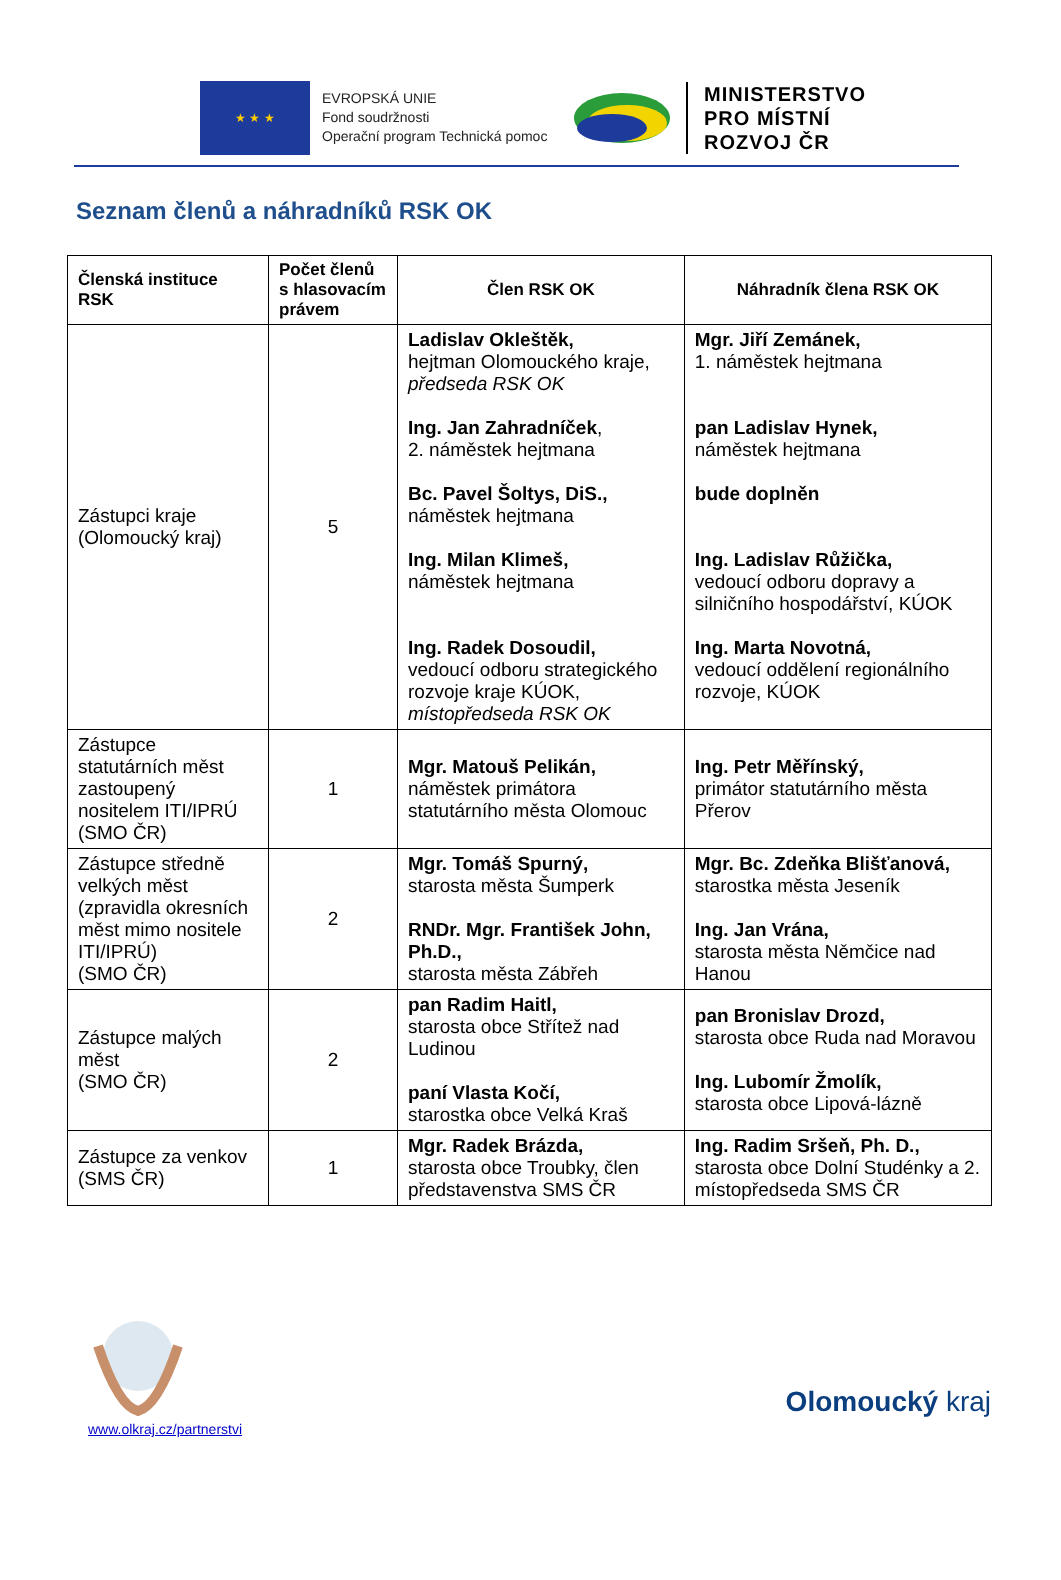★ ★ ★
EVROPSKÁ UNIE
Fond soudržnosti
Operační program Technická pomoc
MINISTERSTVO
PRO MÍSTNÍ
ROZVOJ ČR
Seznam členů a náhradníků RSK OK
| Členská instituce RSK | Počet členů s hlasovacím právem | Člen RSK OK | Náhradník člena RSK OK |
| --- | --- | --- | --- |
| Zástupci kraje (Olomoucký kraj) | 5 | Ladislav Okleštěk, hejtman Olomouckého kraje, předseda RSK OK Ing. Jan Zahradníček , 2. náměstek hejtmana Bc. Pavel Šoltys, DiS., náměstek hejtmana Ing. Milan Klimeš, náměstek hejtmana Ing. Radek Dosoudil, vedoucí odboru strategického rozvoje kraje KÚOK, místopředseda RSK OK | Mgr. Jiří Zemánek, 1. náměstek hejtmana pan Ladislav Hynek, náměstek hejtmana bude doplněn Ing. Ladislav Růžička, vedoucí odboru dopravy a silničního hospodářství, KÚOK Ing. Marta Novotná, vedoucí oddělení regionálního rozvoje, KÚOK |
| Zástupce statutárních měst zastoupený nositelem ITI/IPRÚ (SMO ČR) | 1 | Mgr. Matouš Pelikán, náměstek primátora statutárního města Olomouc | Ing. Petr Měřínský, primátor statutárního města Přerov |
| Zástupce středně velkých měst (zpravidla okresních měst mimo nositele ITI/IPRÚ) (SMO ČR) | 2 | Mgr. Tomáš Spurný, starosta města Šumperk RNDr. Mgr. František John, Ph.D., starosta města Zábřeh | Mgr. Bc. Zdeňka Blišťanová, starostka města Jeseník Ing. Jan Vrána, starosta města Němčice nad Hanou |
| Zástupce malých měst (SMO ČR) | 2 | pan Radim Haitl, starosta obce Střítež nad Ludinou paní Vlasta Kočí, starostka obce Velká Kraš | pan Bronislav Drozd, starosta obce Ruda nad Moravou Ing. Lubomír Žmolík, starosta obce Lipová-lázně |
| Zástupce za venkov (SMS ČR) | 1 | Mgr. Radek Brázda, starosta obce Troubky, člen představenstva SMS ČR | Ing. Radim Sršeň, Ph. D., starosta obce Dolní Studénky a 2. místopředseda SMS ČR |
www.olkraj.cz/partnerstvi
Olomoucký kraj